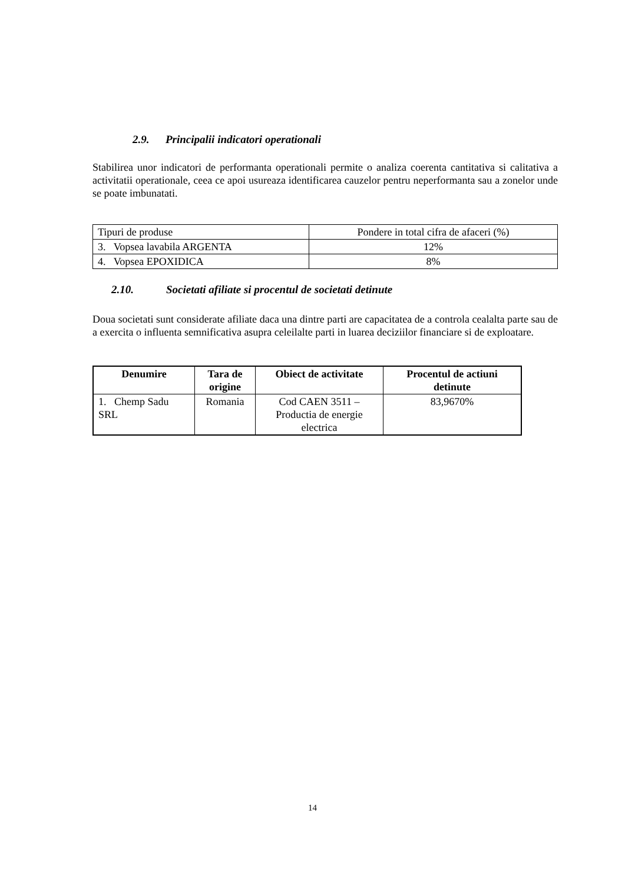2.9. Principalii indicatori operationali
Stabilirea unor indicatori de performanta operationali permite o analiza coerenta cantitativa si calitativa a activitatii operationale, ceea ce apoi usureaza identificarea cauzelor pentru neperformanta sau a zonelor unde se poate imbunatati.
| Tipuri de produse | Pondere in total cifra de afaceri (%) |
| 3. Vopsea lavabila ARGENTA | 12% |
| 4. Vopsea EPOXIDICA | 8% |
2.10. Societati afiliate si procentul de societati detinute
Doua societati sunt considerate afiliate daca una dintre parti are capacitatea de a controla cealalta parte sau de a exercita o influenta semnificativa asupra celeilalte parti in luarea deciziilor financiare si de exploatare.
| Denumire | Tara de origine | Obiect de activitate | Procentul de actiuni detinute |
| --- | --- | --- | --- |
| 1. Chemp Sadu SRL | Romania | Cod CAEN 3511 – Productia de energie electrica | 83,9670% |
14